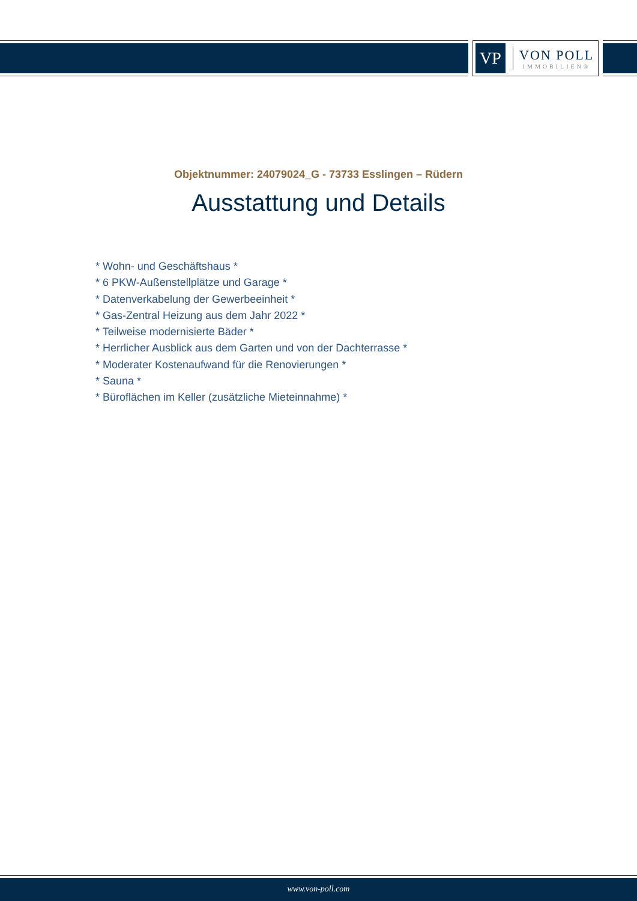VP
VON POLL
IMMOBILIEN®
Objektnummer: 24079024_G - 73733 Esslingen – Rüdern
Ausstattung und Details
* Wohn- und Geschäftshaus *
* 6 PKW-Außenstellplätze und Garage *
* Datenverkabelung der Gewerbeeinheit *
* Gas-Zentral Heizung aus dem Jahr 2022 *
* Teilweise modernisierte Bäder *
* Herrlicher Ausblick aus dem Garten und von der Dachterrasse *
* Moderater Kostenaufwand für die Renovierungen *
* Sauna *
* Büroflächen im Keller (zusätzliche Mieteinnahme) *
www.von-poll.com